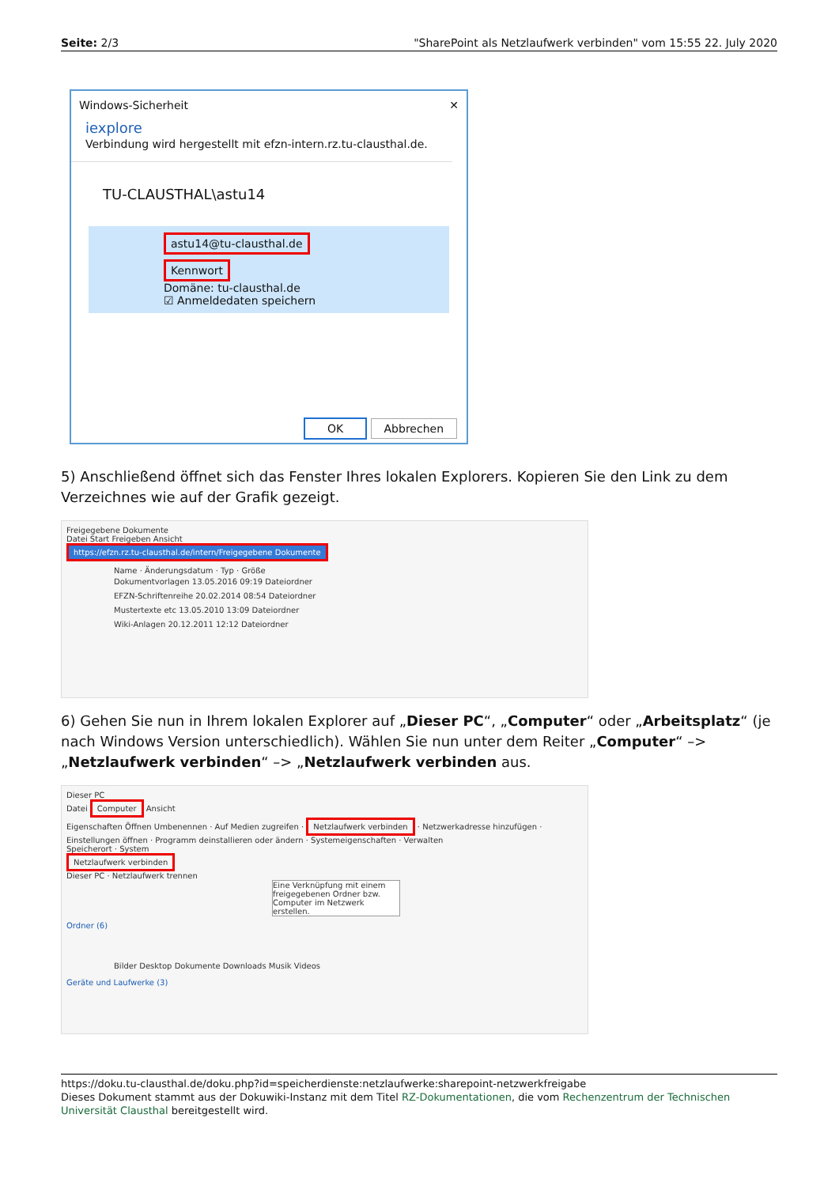Seite: 2/3 "SharePoint als Netzlaufwerk verbinden" vom 15:55 22. July 2020
Windows-Sicherheit ✕
iexplore
Verbindung wird hergestellt mit efzn-intern.rz.tu-clausthal.de.
TU-CLAUSTHAL\astu14
astu14@tu-clausthal.de
Kennwort
Domäne: tu-clausthal.de
☑ Anmeldedaten speichern
OK Abbrechen
5) Anschließend öffnet sich das Fenster Ihres lokalen Explorers. Kopieren Sie den Link zu dem Verzeichnes wie auf der Grafik gezeigt.
Freigegebene Dokumente
Datei Start Freigeben Ansicht
https://efzn.rz.tu-clausthal.de/intern/Freigegebene Dokumente
Name · Änderungsdatum · Typ · Größe
Dokumentvorlagen 13.05.2016 09:19 Dateiordner
EFZN-Schriftenreihe 20.02.2014 08:54 Dateiordner
Mustertexte etc 13.05.2010 13:09 Dateiordner
Wiki-Anlagen 20.12.2011 12:12 Dateiordner
6) Gehen Sie nun in Ihrem lokalen Explorer auf „Dieser PC“, „Computer“ oder „Arbeitsplatz“ (je nach Windows Version unterschiedlich). Wählen Sie nun unter dem Reiter „Computer“ –> „Netzlaufwerk verbinden“ –> „Netzlaufwerk verbinden aus.
Dieser PC
Datei Computer Ansicht
Eigenschaften Öffnen Umbenennen · Auf Medien zugreifen · Netzlaufwerk verbinden · Netzwerkadresse hinzufügen · Einstellungen öffnen · Programm deinstallieren oder ändern · Systemeigenschaften · Verwalten
Speicherort · System
Netzlaufwerk verbinden
Dieser PC · Netzlaufwerk trennen
Eine Verknüpfung mit einem freigegebenen Ordner bzw. Computer im Netzwerk erstellen.
Ordner (6)
Bilder Desktop Dokumente Downloads Musik Videos
Geräte und Laufwerke (3)
https://doku.tu-clausthal.de/doku.php?id=speicherdienste:netzlaufwerke:sharepoint-netzwerkfreigabe
Dieses Dokument stammt aus der Dokuwiki-Instanz mit dem Titel RZ-Dokumentationen, die vom Rechenzentrum der Technischen Universität Clausthal bereitgestellt wird.